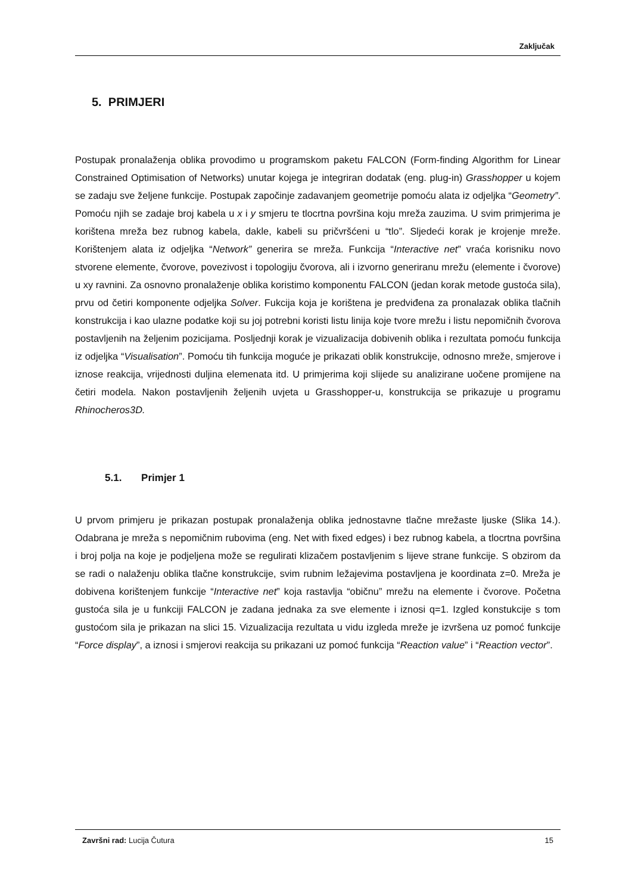Zaključak
5. PRIMJERI
Postupak pronalaženja oblika provodimo u programskom paketu FALCON (Form-finding Algorithm for Linear Constrained Optimisation of Networks) unutar kojega je integriran dodatak (eng. plug-in) Grasshopper u kojem se zadaju sve željene funkcije. Postupak započinje zadavanjem geometrije pomoću alata iz odjeljka “Geometry”. Pomoću njih se zadaje broj kabela u x i y smjeru te tlocrtna površina koju mreža zauzima. U svim primjerima je korištena mreža bez rubnog kabela, dakle, kabeli su pričvršćeni u “tlo”. Sljedeći korak je krojenje mreže. Korištenjem alata iz odjeljka “Network” generira se mreža. Funkcija “Interactive net” vraća korisniku novo stvorene elemente, čvorove, povezivost i topologiju čvorova, ali i izvorno generiranu mrežu (elemente i čvorove) u xy ravnini. Za osnovno pronalaženje oblika koristimo komponentu FALCON (jedan korak metode gustoća sila), prvu od četiri komponente odjeljka Solver. Fukcija koja je korištena je predviđena za pronalazak oblika tlačnih konstrukcija i kao ulazne podatke koji su joj potrebni koristi listu linija koje tvore mrežu i listu nepomičnih čvorova postavljenih na željenim pozicijama. Posljednji korak je vizualizacija dobivenih oblika i rezultata pomoću funkcija iz odjeljka “Visualisation”. Pomoću tih funkcija moguće je prikazati oblik konstrukcije, odnosno mreže, smjerove i iznose reakcija, vrijednosti duljina elemenata itd. U primjerima koji slijede su analizirane uočene promijene na četiri modela. Nakon postavljenih željenih uvjeta u Grasshopper-u, konstrukcija se prikazuje u programu Rhinocheros3D.
5.1. Primjer 1
U prvom primjeru je prikazan postupak pronalaženja oblika jednostavne tlačne mrežaste ljuske (Slika 14.). Odabrana je mreža s nepomičnim rubovima (eng. Net with fixed edges) i bez rubnog kabela, a tlocrtna površina i broj polja na koje je podjeljena može se regulirati klizačem postavljenim s lijeve strane funkcije. S obzirom da se radi o nalaženju oblika tlačne konstrukcije, svim rubnim ležajevima postavljena je koordinata z=0. Mreža je dobivena korištenjem funkcije “Interactive net” koja rastavlja “običnu” mrežu na elemente i čvorove. Početna gustoća sila je u funkciji FALCON je zadana jednaka za sve elemente i iznosi q=1. Izgled konstukcije s tom gustoćom sila je prikazan na slici 15. Vizualizacija rezultata u vidu izgleda mreže je izvršena uz pomoć funkcije “Force display”, a iznosi i smjerovi reakcija su prikazani uz pomoć funkcija “Reaction value” i “Reaction vector”.
Završni rad: Lucija Čutura 15